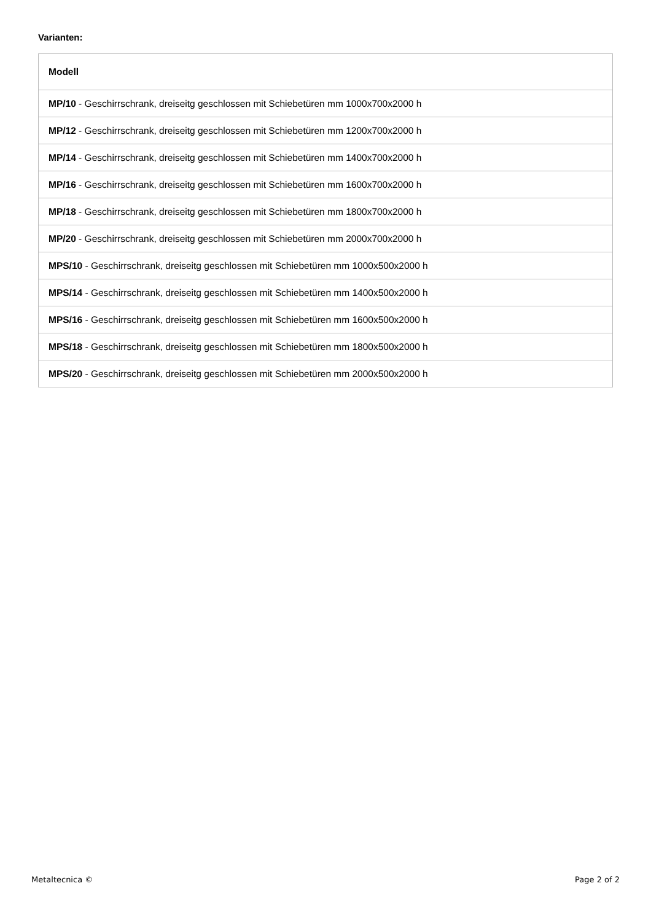Varianten:
| Modell |
| --- |
| MP/10 - Geschirrschrank, dreiseitg geschlossen mit Schiebetüren mm 1000x700x2000 h |
| MP/12 - Geschirrschrank, dreiseitg geschlossen mit Schiebetüren mm 1200x700x2000 h |
| MP/14 - Geschirrschrank, dreiseitg geschlossen mit Schiebetüren mm 1400x700x2000 h |
| MP/16 - Geschirrschrank, dreiseitg geschlossen mit Schiebetüren mm 1600x700x2000 h |
| MP/18 - Geschirrschrank, dreiseitg geschlossen mit Schiebetüren mm 1800x700x2000 h |
| MP/20 - Geschirrschrank, dreiseitg geschlossen mit Schiebetüren mm 2000x700x2000 h |
| MPS/10 - Geschirrschrank, dreiseitg geschlossen mit Schiebetüren mm 1000x500x2000 h |
| MPS/14 - Geschirrschrank, dreiseitg geschlossen mit Schiebetüren mm 1400x500x2000 h |
| MPS/16 - Geschirrschrank, dreiseitg geschlossen mit Schiebetüren mm 1600x500x2000 h |
| MPS/18 - Geschirrschrank, dreiseitg geschlossen mit Schiebetüren mm 1800x500x2000 h |
| MPS/20 - Geschirrschrank, dreiseitg geschlossen mit Schiebetüren mm 2000x500x2000 h |
Metaltecnica © Page 2 of 2